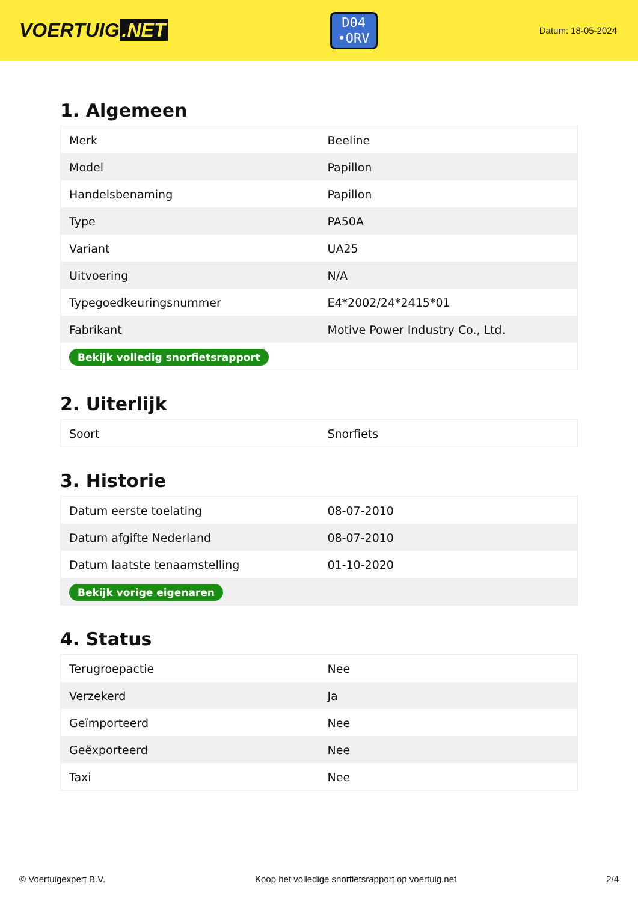VOERTUIG.NET
D04
•ORV
Datum: 18-05-2024
1. Algemeen
| Merk | Beeline |
| Model | Papillon |
| Handelsbenaming | Papillon |
| Type | PA50A |
| Variant | UA25 |
| Uitvoering | N/A |
| Typegoedkeuringsnummer | E4*2002/24*2415*01 |
| Fabrikant | Motive Power Industry Co., Ltd. |
| Bekijk volledig snorfietsrapport | |
2. Uiterlijk
| Soort | Snorfiets |
3. Historie
| Datum eerste toelating | 08-07-2010 |
| Datum afgifte Nederland | 08-07-2010 |
| Datum laatste tenaamstelling | 01-10-2020 |
| Bekijk vorige eigenaren | |
4. Status
| Terugroepactie | Nee |
| Verzekerd | Ja |
| Geïmporteerd | Nee |
| Geëxporteerd | Nee |
| Taxi | Nee |
© Voertuigexpert B.V. Koop het volledige snorfietsrapport op voertuig.net 2/4